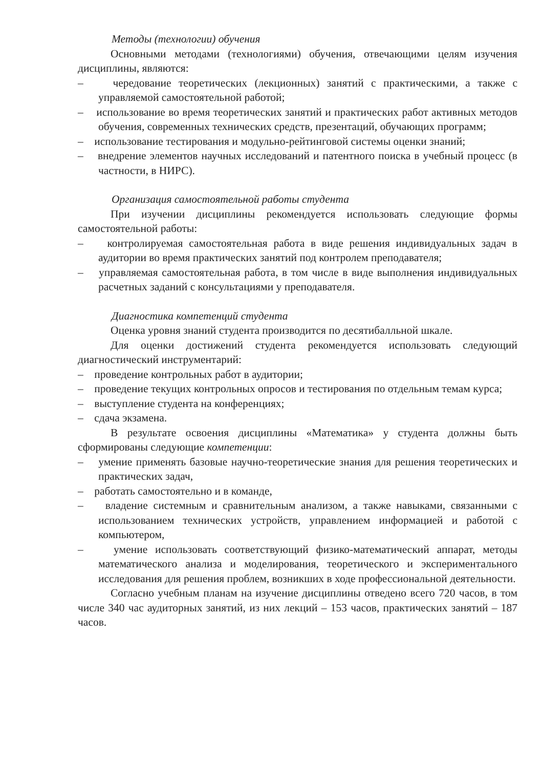Методы (технологии) обучения
Основными методами (технологиями) обучения, отвечающими целям изучения дисциплины, являются:
– чередование теоретических (лекционных) занятий с практическими, а также с управляемой самостоятельной работой;
– использование во время теоретических занятий и практических работ активных методов обучения, современных технических средств, презентаций, обучающих программ;
– использование тестирования и модульно-рейтинговой системы оценки знаний;
– внедрение элементов научных исследований и патентного поиска в учебный процесс (в частности, в НИРС).
Организация самостоятельной работы студента
При изучении дисциплины рекомендуется использовать следующие формы самостоятельной работы:
– контролируемая самостоятельная работа в виде решения индивидуальных задач в аудитории во время практических занятий под контролем преподавателя;
– управляемая самостоятельная работа, в том числе в виде выполнения индивидуальных расчетных заданий с консультациями у преподавателя.
Диагностика компетенций студента
Оценка уровня знаний студента производится по десятибалльной шкале.
Для оценки достижений студента рекомендуется использовать следующий диагностический инструментарий:
– проведение контрольных работ в аудитории;
– проведение текущих контрольных опросов и тестирования по отдельным темам курса;
– выступление студента на конференциях;
– сдача экзамена.
В результате освоения дисциплины «Математика» у студента должны быть сформированы следующие компетенции:
– умение применять базовые научно-теоретические знания для решения теоретических и практических задач,
– работать самостоятельно и в команде,
– владение системным и сравнительным анализом, а также навыками, связанными с использованием технических устройств, управлением информацией и работой с компьютером,
– умение использовать соответствующий физико-математический аппарат, методы математического анализа и моделирования, теоретического и экспериментального исследования для решения проблем, возникших в ходе профессиональной деятельности.
Согласно учебным планам на изучение дисциплины отведено всего 720 часов, в том числе 340 час аудиторных занятий, из них лекций – 153 часов, практических занятий – 187 часов.